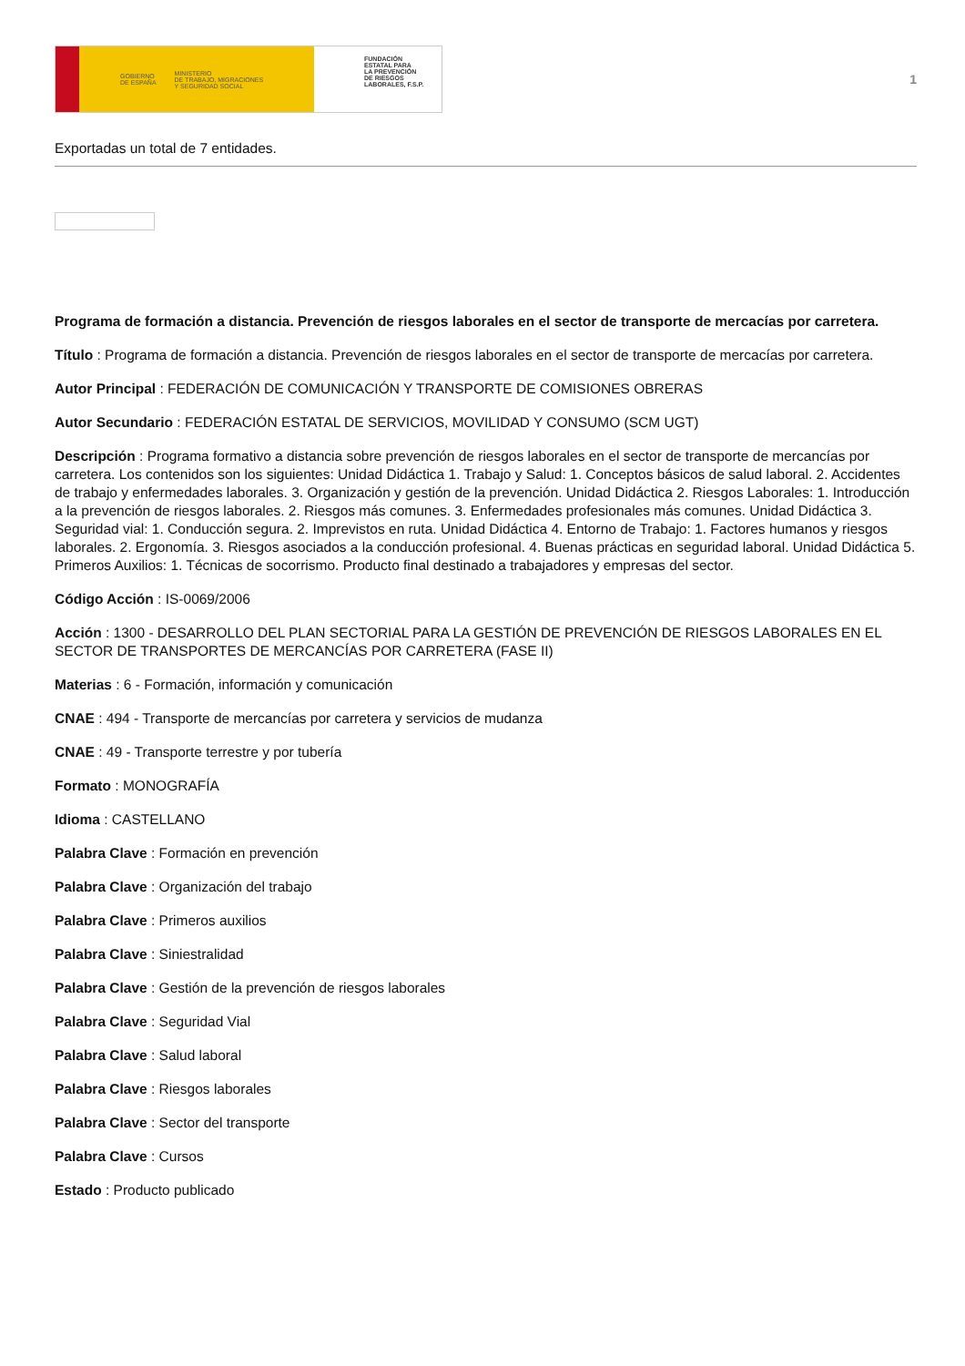GOBIERNO
DE ESPAÑA MINISTERIO
DE TRABAJO, MIGRACIONES
Y SEGURIDAD SOCIAL
FUNDACIÓN
ESTATAL PARA
LA PREVENCIÓN
DE RIESGOS
LABORALES, F.S.P.
1
Exportadas un total de 7 entidades.
Programa de formación a distancia. Prevención de riesgos laborales en el sector de transporte de mercacías por carretera.
Título : Programa de formación a distancia. Prevención de riesgos laborales en el sector de transporte de mercacías por carretera.
Autor Principal : FEDERACIÓN DE COMUNICACIÓN Y TRANSPORTE DE COMISIONES OBRERAS
Autor Secundario : FEDERACIÓN ESTATAL DE SERVICIOS, MOVILIDAD Y CONSUMO (SCM UGT)
Descripción : Programa formativo a distancia sobre prevención de riesgos laborales en el sector de transporte de mercancías por carretera. Los contenidos son los siguientes: Unidad Didáctica 1. Trabajo y Salud: 1. Conceptos básicos de salud laboral. 2. Accidentes de trabajo y enfermedades laborales. 3. Organización y gestión de la prevención. Unidad Didáctica 2. Riesgos Laborales: 1. Introducción a la prevención de riesgos laborales. 2. Riesgos más comunes. 3. Enfermedades profesionales más comunes. Unidad Didáctica 3. Seguridad vial: 1. Conducción segura. 2. Imprevistos en ruta. Unidad Didáctica 4. Entorno de Trabajo: 1. Factores humanos y riesgos laborales. 2. Ergonomía. 3. Riesgos asociados a la conducción profesional. 4. Buenas prácticas en seguridad laboral. Unidad Didáctica 5. Primeros Auxilios: 1. Técnicas de socorrismo. Producto final destinado a trabajadores y empresas del sector.
Código Acción : IS-0069/2006
Acción : 1300 - DESARROLLO DEL PLAN SECTORIAL PARA LA GESTIÓN DE PREVENCIÓN DE RIESGOS LABORALES EN EL SECTOR DE TRANSPORTES DE MERCANCÍAS POR CARRETERA (FASE II)
Materias : 6 - Formación, información y comunicación
CNAE : 494 - Transporte de mercancías por carretera y servicios de mudanza
CNAE : 49 - Transporte terrestre y por tubería
Formato : MONOGRAFÍA
Idioma : CASTELLANO
Palabra Clave : Formación en prevención
Palabra Clave : Organización del trabajo
Palabra Clave : Primeros auxilios
Palabra Clave : Siniestralidad
Palabra Clave : Gestión de la prevención de riesgos laborales
Palabra Clave : Seguridad Vial
Palabra Clave : Salud laboral
Palabra Clave : Riesgos laborales
Palabra Clave : Sector del transporte
Palabra Clave : Cursos
Estado : Producto publicado